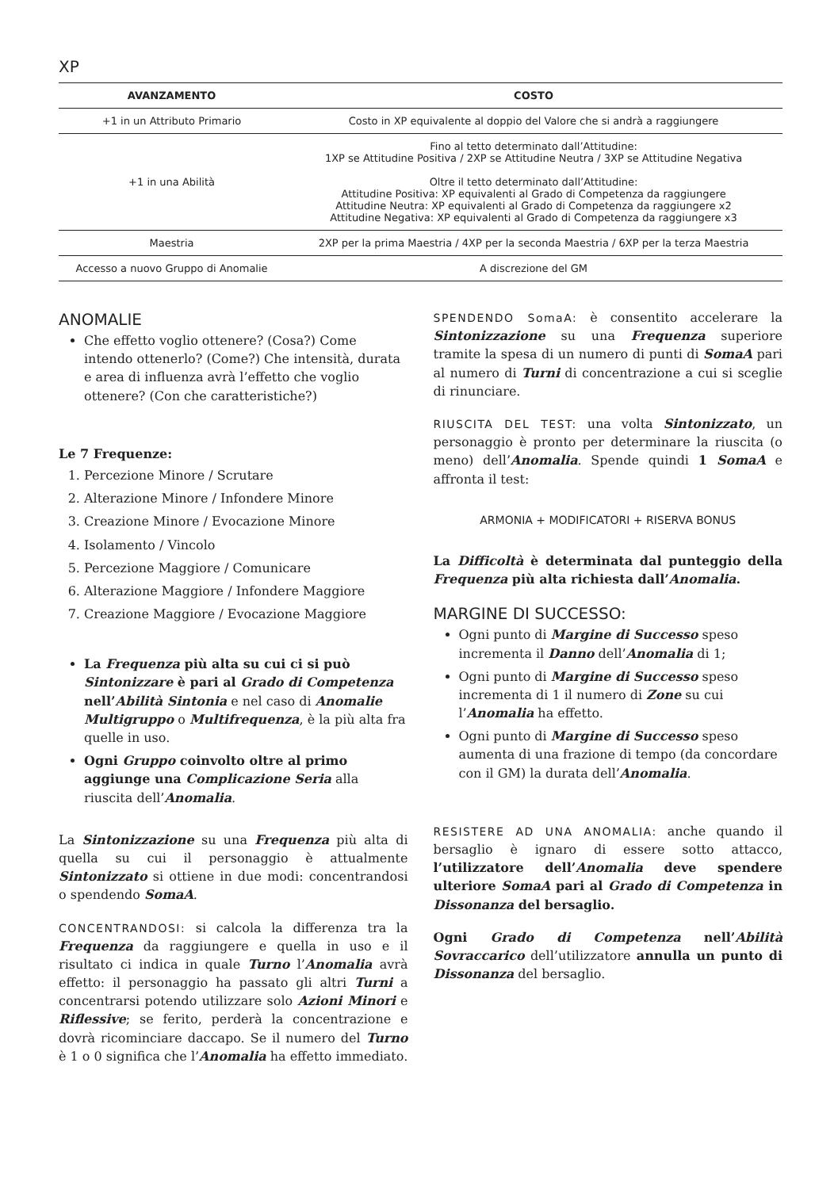XP
| AVANZAMENTO | COSTO |
| --- | --- |
| +1 in un Attributo Primario | Costo in XP equivalente al doppio del Valore che si andrà a raggiungere |
| +1 in una Abilità | Fino al tetto determinato dall’Attitudine: 1XP se Attitudine Positiva / 2XP se Attitudine Neutra / 3XP se Attitudine Negativa Oltre il tetto determinato dall’Attitudine: Attitudine Positiva: XP equivalenti al Grado di Competenza da raggiungere Attitudine Neutra: XP equivalenti al Grado di Competenza da raggiungere x2 Attitudine Negativa: XP equivalenti al Grado di Competenza da raggiungere x3 |
| Maestria | 2XP per la prima Maestria / 4XP per la seconda Maestria / 6XP per la terza Maestria |
| Accesso a nuovo Gruppo di Anomalie | A discrezione del GM |
ANOMALIE
Che effetto voglio ottenere? (Cosa?) Come intendo ottenerlo? (Come?) Che intensità, durata e area di influenza avrà l’effetto che voglio ottenere? (Con che caratteristiche?)
Le 7 Frequenze:
1. Percezione Minore / Scrutare
2. Alterazione Minore / Infondere Minore
3. Creazione Minore / Evocazione Minore
4. Isolamento / Vincolo
5. Percezione Maggiore / Comunicare
6. Alterazione Maggiore / Infondere Maggiore
7. Creazione Maggiore / Evocazione Maggiore
La Frequenza più alta su cui ci si può Sintonizzare è pari al Grado di Competenza nell’Abilità Sintonia e nel caso di Anomalie Multigruppo o Multifrequenza, è la più alta fra quelle in uso.
Ogni Gruppo coinvolto oltre al primo aggiunge una Complicazione Seria alla riuscita dell’Anomalia.
La Sintonizzazione su una Frequenza più alta di quella su cui il personaggio è attualmente Sintonizzato si ottiene in due modi: concentrandosi o spendendo SomaA.
CONCENTRANDOSI: si calcola la differenza tra la Frequenza da raggiungere e quella in uso e il risultato ci indica in quale Turno l’Anomalia avrà effetto: il personaggio ha passato gli altri Turni a concentrarsi potendo utilizzare solo Azioni Minori e Riflessive; se ferito, perderà la concentrazione e dovrà ricominciare daccapo. Se il numero del Turno è 1 o 0 significa che l’Anomalia ha effetto immediato.
SPENDENDO SomaA: è consentito accelerare la Sintonizzazione su una Frequenza superiore tramite la spesa di un numero di punti di SomaA pari al numero di Turni di concentrazione a cui si sceglie di rinunciare.
RIUSCITA DEL TEST: una volta Sintonizzato, un personaggio è pronto per determinare la riuscita (o meno) dell’Anomalia. Spende quindi 1 SomaA e affronta il test:
ARMONIA + MODIFICATORI + RISERVA BONUS
La Difficoltà è determinata dal punteggio della Frequenza più alta richiesta dall’Anomalia.
MARGINE DI SUCCESSO:
Ogni punto di Margine di Successo speso incrementa il Danno dell’Anomalia di 1;
Ogni punto di Margine di Successo speso incrementa di 1 il numero di Zone su cui l’Anomalia ha effetto.
Ogni punto di Margine di Successo speso aumenta di una frazione di tempo (da concordare con il GM) la durata dell’Anomalia.
RESISTERE AD UNA ANOMALIA: anche quando il bersaglio è ignaro di essere sotto attacco, l’utilizzatore dell’Anomalia deve spendere ulteriore SomaA pari al Grado di Competenza in Dissonanza del bersaglio.
Ogni Grado di Competenza nell’Abilità Sovraccarico dell’utilizzatore annulla un punto di Dissonanza del bersaglio.